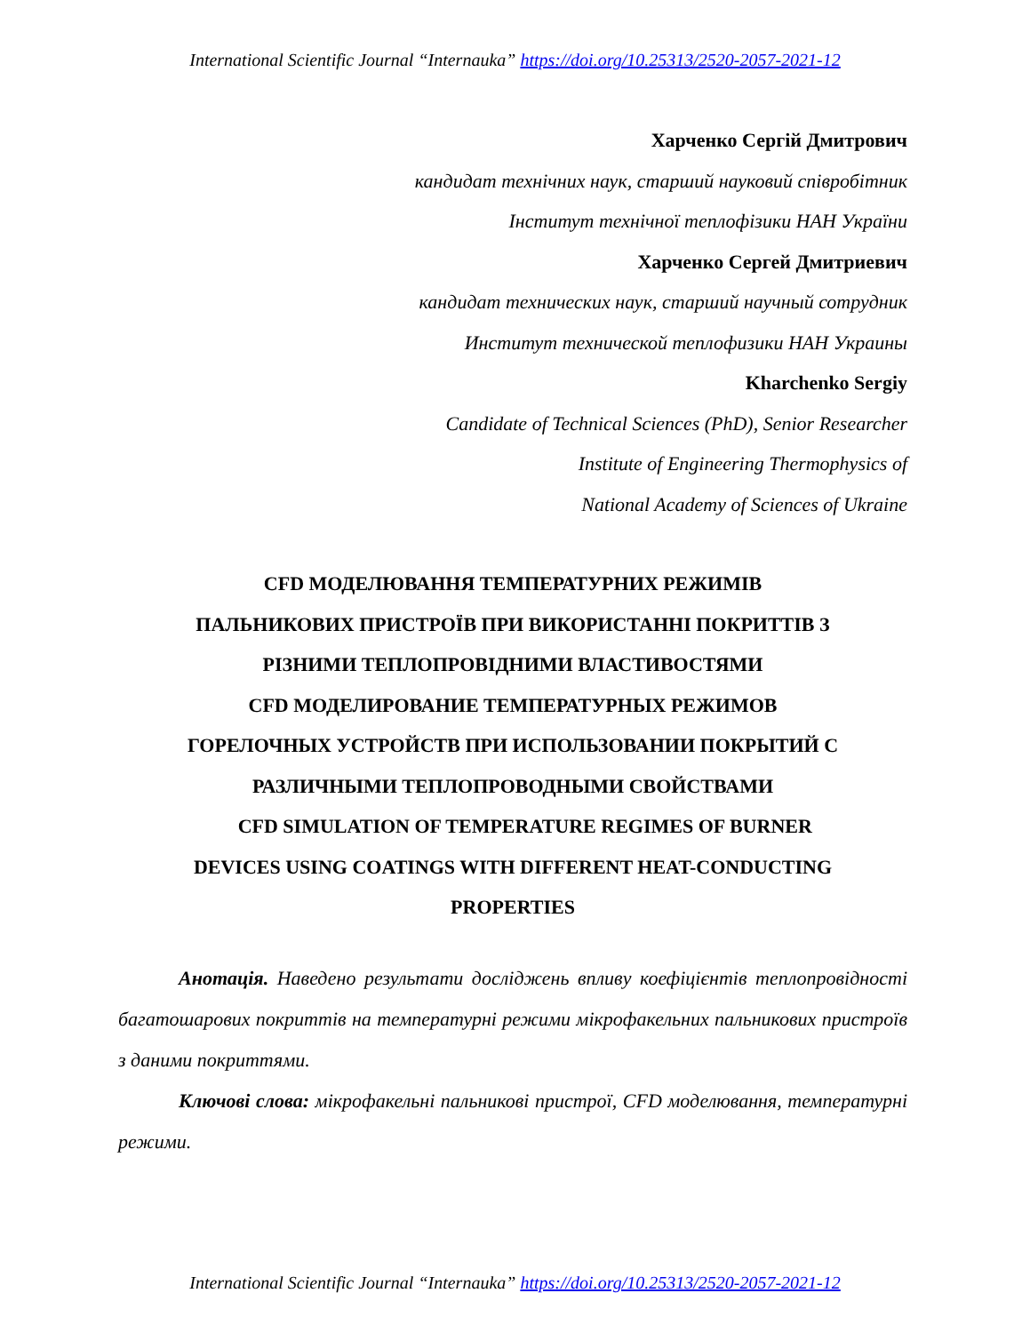International Scientific Journal “Internauka” https://doi.org/10.25313/2520-2057-2021-12
Харченко Сергій Дмитрович
кандидат технічних наук, старший науковий співробітник
Інститут технічної теплофізики НАН України
Харченко Сергей Дмитриевич
кандидат технических наук, старший научный сотрудник
Институт технической теплофизики НАН Украины
Kharchenko Sergiy
Candidate of Technical Sciences (PhD), Senior Researcher
Institute of Engineering Thermophysics of
National Academy of Sciences of Ukraine
CFD МОДЕЛЮВАННЯ ТЕМПЕРАТУРНИХ РЕЖИМІВ
ПАЛЬНИКОВИХ ПРИСТРОЇВ ПРИ ВИКОРИСТАННІ ПОКРИТТІВ З
РІЗНИМИ ТЕПЛОПРОВІДНИМИ ВЛАСТИВОСТЯМИ
CFD МОДЕЛИРОВАНИЕ ТЕМПЕРАТУРНЫХ РЕЖИМОВ
ГОРЕЛОЧНЫХ УСТРОЙСТВ ПРИ ИСПОЛЬЗОВАНИИ ПОКРЫТИЙ С
РАЗЛИЧНЫМИ ТЕПЛОПРОВОДНЫМИ СВОЙСТВАМИ
CFD SIMULATION OF TEMPERATURE REGIMES OF BURNER
DEVICES USING COATINGS WITH DIFFERENT HEAT-CONDUCTING
PROPERTIES
Анотація. Наведено результати досліджень впливу коефіцієнтів теплопровідності багатошарових покриттів на температурні режими мікрофакельних пальникових пристроїв з даними покриттями.
Ключові слова: мікрофакельні пальникові пристрої, CFD моделювання, температурні режими.
International Scientific Journal “Internauka” https://doi.org/10.25313/2520-2057-2021-12